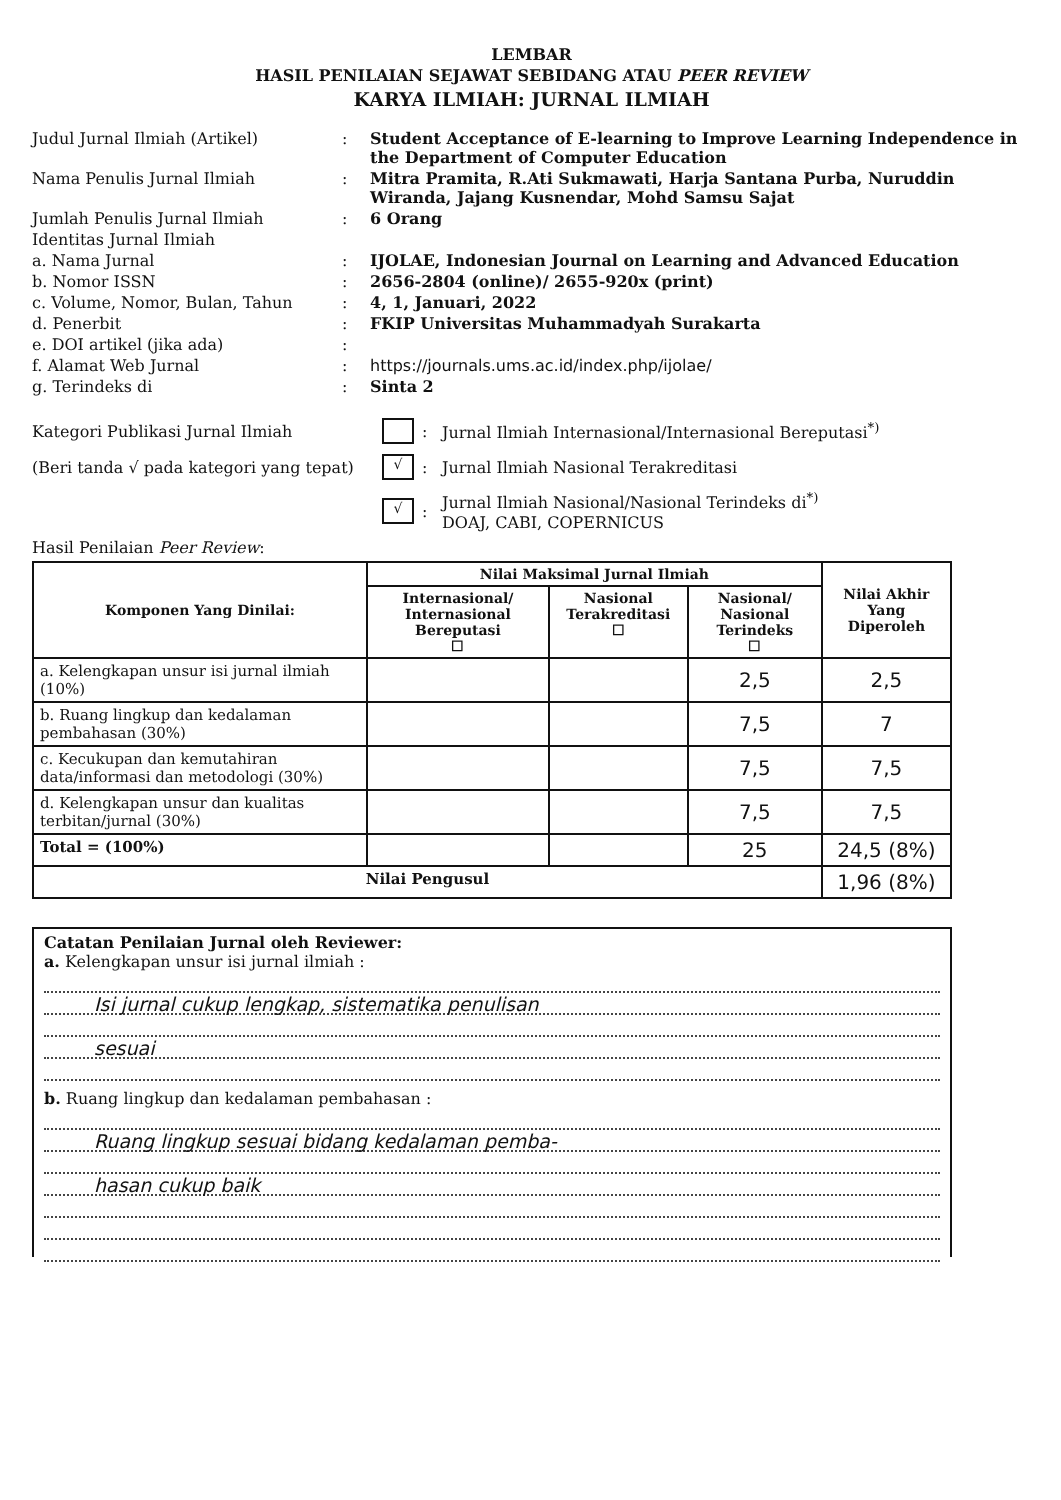LEMBAR
HASIL PENILAIAN SEJAWAT SEBIDANG ATAU PEER REVIEW
KARYA ILMIAH: JURNAL ILMIAH
Judul Jurnal Ilmiah (Artikel)
:
Student Acceptance of E-learning to Improve Learning Independence in the Department of Computer Education
Nama Penulis Jurnal Ilmiah
:
Mitra Pramita, R.Ati Sukmawati, Harja Santana Purba, Nuruddin Wiranda, Jajang Kusnendar, Mohd Samsu Sajat
Jumlah Penulis Jurnal Ilmiah
:
6 Orang
Identitas Jurnal Ilmiah
a. Nama Jurnal
:
IJOLAE, Indonesian Journal on Learning and Advanced Education
b. Nomor ISSN
:
2656-2804 (online)/ 2655-920x (print)
c. Volume, Nomor, Bulan, Tahun
:
4, 1, Januari, 2022
d. Penerbit
:
FKIP Universitas Muhammadyah Surakarta
e. DOI artikel (jika ada)
:
f. Alamat Web Jurnal
:
https://journals.ums.ac.id/index.php/ijolae/
g. Terindeks di
:
Sinta 2
Kategori Publikasi Jurnal Ilmiah
:
Jurnal Ilmiah Internasional/Internasional Bereputasi<sup>*)</sup>
(Beri tanda √ pada kategori yang tepat)
√
:
Jurnal Ilmiah Nasional Terakreditasi
√
:
Jurnal Ilmiah Nasional/Nasional Terindeks di<sup>*)</sup>
DOAJ, CABI, COPERNICUS
Hasil Penilaian Peer Review:
| Komponen Yang Dinilai: | Nilai Maksimal Jurnal Ilmiah | | | Nilai Akhir Yang Diperoleh |
| --- | --- | --- | --- | --- |
| | Internasional/ Internasional Bereputasi ☐ | Nasional Terakreditasi ☐ | Nasional/ Nasional Terindeks ☐ | |
| a. Kelengkapan unsur isi jurnal ilmiah (10%) | | | 2,5 | 2,5 |
| b. Ruang lingkup dan kedalaman pembahasan (30%) | | | 7,5 | 7 |
| c. Kecukupan dan kemutahiran data/informasi dan metodologi (30%) | | | 7,5 | 7,5 |
| d. Kelengkapan unsur dan kualitas terbitan/jurnal (30%) | | | 7,5 | 7,5 |
| Total = (100%) | | | 25 | 24,5 (8%) |
| Nilai Pengusul | | | | 1,96 (8%) |
Catatan Penilaian Jurnal oleh Reviewer:
a. Kelengkapan unsur isi jurnal ilmiah :
Isi jurnal cukup lengkap, sistematika penulisan
sesuai
b. Ruang lingkup dan kedalaman pembahasan :
Ruang lingkup sesuai bidang kedalaman pemba-
hasan cukup baik